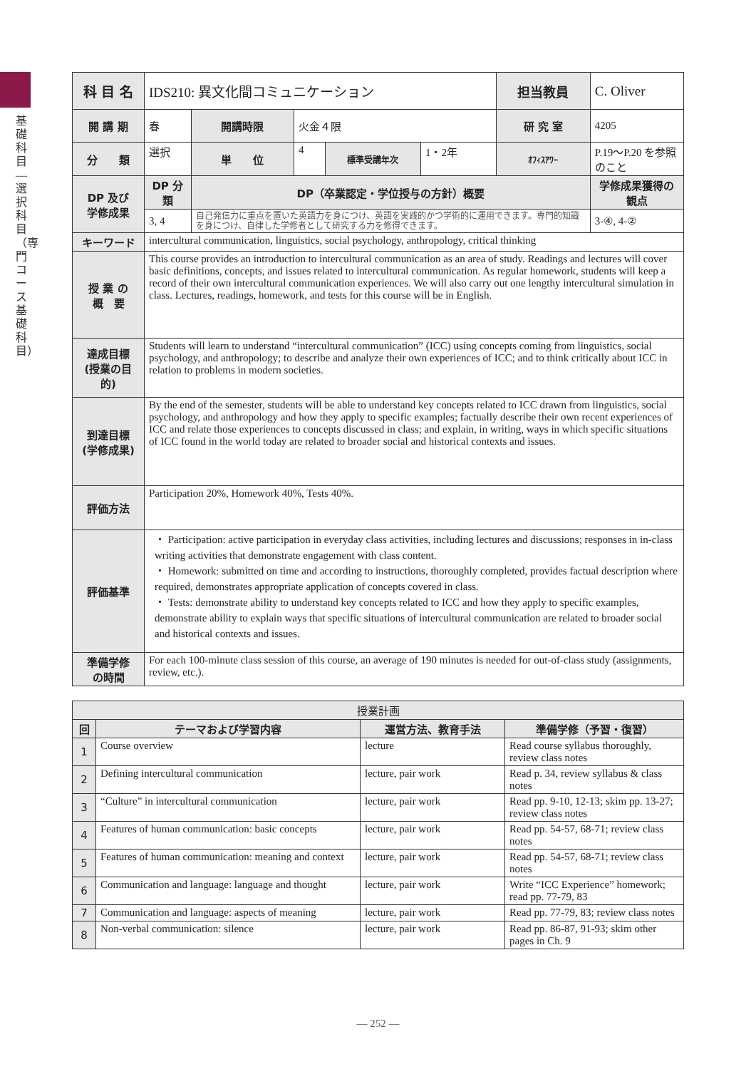基礎科目―選択科目（専門コース基礎科目）
| 科 目 名 | IDS210: 異文化間コミュニケーション | | | | | 担当教員 | C. Oliver | |
| 開 講 期 | 春 | 開講時限 | 火金４限 | | | 研 究 室 | 4205 | |
| 分 類 | 選択 | 単 位 | 4 | 標準受講年次 | 1・2年 | ｵﾌｨｽｱﾜｰ | P.19〜P.20 を参照のこと | |
| DP 及び 学修成果 | DP 分類 | DP（卒業認定・学位授与の方針）概要 | | | | | | 学修成果獲得の観点 |
| | 3, 4 | 自己発信力に重点を置いた英語力を身につけ、英語を実践的かつ学術的に運用できます。専門的知識を身につけ、自律した学修者として研究する力を修得できます。 | | | | | | 3-④, 4-② |
| キーワード | intercultural communication, linguistics, social psychology, anthropology, critical thinking | | | | | | | |
| 授 業 の 概 要 | This course provides an introduction to intercultural communication as an area of study. Readings and lectures will cover basic definitions, concepts, and issues related to intercultural communication. As regular homework, students will keep a record of their own intercultural communication experiences. We will also carry out one lengthy intercultural simulation in class. Lectures, readings, homework, and tests for this course will be in English. | | | | | | | |
| 達成目標 (授業の目的) | Students will learn to understand “intercultural communication” (ICC) using concepts coming from linguistics, social psychology, and anthropology; to describe and analyze their own experiences of ICC; and to think critically about ICC in relation to problems in modern societies. | | | | | | | |
| 到達目標 (学修成果) | By the end of the semester, students will be able to understand key concepts related to ICC drawn from linguistics, social psychology, and anthropology and how they apply to specific examples; factually describe their own recent experiences of ICC and relate those experiences to concepts discussed in class; and explain, in writing, ways in which specific situations of ICC found in the world today are related to broader social and historical contexts and issues. | | | | | | | |
| 評価方法 | Participation 20%, Homework 40%, Tests 40%. | | | | | | | |
| 評価基準 | ・ Participation: active participation in everyday class activities, including lectures and discussions; responses in in-class writing activities that demonstrate engagement with class content. ・ Homework: submitted on time and according to instructions, thoroughly completed, provides factual description where required, demonstrates appropriate application of concepts covered in class. ・ Tests: demonstrate ability to understand key concepts related to ICC and how they apply to specific examples, demonstrate ability to explain ways that specific situations of intercultural communication are related to broader social and historical contexts and issues. | | | | | | | |
| 準備学修 の時間 | For each 100-minute class session of this course, an average of 190 minutes is needed for out-of-class study (assignments, review, etc.). | | | | | | | |
| 授業計画 | | | |
| --- | --- | --- | --- |
| 回 | テーマおよび学習内容 | 運営方法、教育手法 | 準備学修（予習・復習） |
| 1 | Course overview | lecture | Read course syllabus thoroughly, review class notes |
| 2 | Defining intercultural communication | lecture, pair work | Read p. 34, review syllabus & class notes |
| 3 | “Culture” in intercultural communication | lecture, pair work | Read pp. 9-10, 12-13; skim pp. 13-27; review class notes |
| 4 | Features of human communication: basic concepts | lecture, pair work | Read pp. 54-57, 68-71; review class notes |
| 5 | Features of human communication: meaning and context | lecture, pair work | Read pp. 54-57, 68-71; review class notes |
| 6 | Communication and language: language and thought | lecture, pair work | Write “ICC Experience” homework; read pp. 77-79, 83 |
| 7 | Communication and language: aspects of meaning | lecture, pair work | Read pp. 77-79, 83; review class notes |
| 8 | Non-verbal communication: silence | lecture, pair work | Read pp. 86-87, 91-93; skim other pages in Ch. 9 |
— 252 —